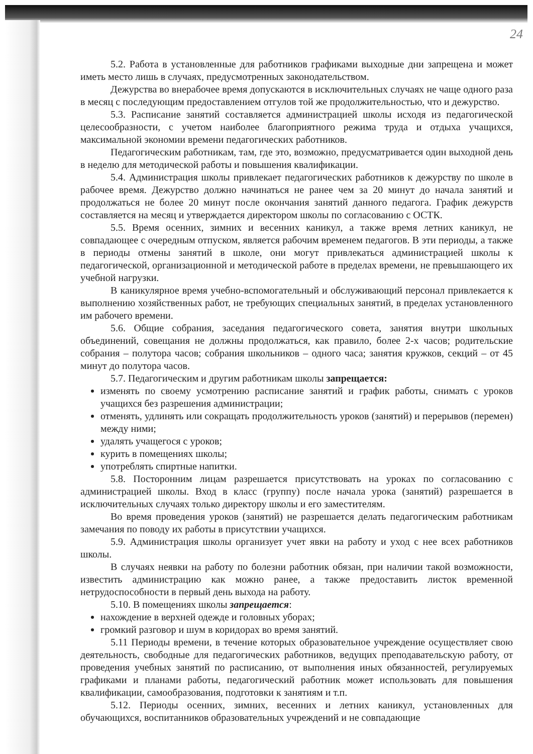24
5.2. Работа в установленные для работников графиками выходные дни запрещена и может иметь место лишь в случаях, предусмотренных законодательством.
Дежурства во внерабочее время допускаются в исключительных случаях не чаще одного раза в месяц с последующим предоставлением отгулов той же продолжительностью, что и дежурство.
5.3. Расписание занятий составляется администрацией школы исходя из педагогической целесообразности, с учетом наиболее благоприятного режима труда и отдыха учащихся, максимальной экономии времени педагогических работников.
Педагогическим работникам, там, где это, возможно, предусматривается один выходной день в неделю для методической работы и повышения квалификации.
5.4. Администрация школы привлекает педагогических работников к дежурству по школе в рабочее время. Дежурство должно начинаться не ранее чем за 20 минут до начала занятий и продолжаться не более 20 минут после окончания занятий данного педагога. График дежурств составляется на месяц и утверждается директором школы по согласованию с ОСТК.
5.5. Время осенних, зимних и весенних каникул, а также время летних каникул, не совпадающее с очередным отпуском, является рабочим временем педагогов. В эти периоды, а также в периоды отмены занятий в школе, они могут привлекаться администрацией школы к педагогической, организационной и методической работе в пределах времени, не превышающего их учебной нагрузки.
В каникулярное время учебно-вспомогательный и обслуживающий персонал привлекается к выполнению хозяйственных работ, не требующих специальных занятий, в пределах установленного им рабочего времени.
5.6. Общие собрания, заседания педагогического совета, занятия внутри школьных объединений, совещания не должны продолжаться, как правило, более 2-х часов; родительские собрания – полутора часов; собрания школьников – одного часа; занятия кружков, секций – от 45 минут до полутора часов.
5.7. Педагогическим и другим работникам школы запрещается:
изменять по своему усмотрению расписание занятий и график работы, снимать с уроков учащихся без разрешения администрации;
отменять, удлинять или сокращать продолжительность уроков (занятий) и перерывов (перемен) между ними;
удалять учащегося с уроков;
курить в помещениях школы;
употреблять спиртные напитки.
5.8. Посторонним лицам разрешается присутствовать на уроках по согласованию с администрацией школы. Вход в класс (группу) после начала урока (занятий) разрешается в исключительных случаях только директору школы и его заместителям.
Во время проведения уроков (занятий) не разрешается делать педагогическим работникам замечания по поводу их работы в присутствии учащихся.
5.9. Администрация школы организует учет явки на работу и уход с нее всех работников школы.
В случаях неявки на работу по болезни работник обязан, при наличии такой возможности, известить администрацию как можно ранее, а также предоставить листок временной нетрудоспособности в первый день выхода на работу.
5.10. В помещениях школы запрещается:
нахождение в верхней одежде и головных уборах;
громкий разговор и шум в коридорах во время занятий.
5.11 Периоды времени, в течение которых образовательное учреждение осуществляет свою деятельность, свободные для педагогических работников, ведущих преподавательскую работу, от проведения учебных занятий по расписанию, от выполнения иных обязанностей, регулируемых графиками и планами работы, педагогический работник может использовать для повышения квалификации, самообразования, подготовки к занятиям и т.п.
5.12. Периоды осенних, зимних, весенних и летних каникул, установленных для обучающихся, воспитанников образовательных учреждений и не совпадающие